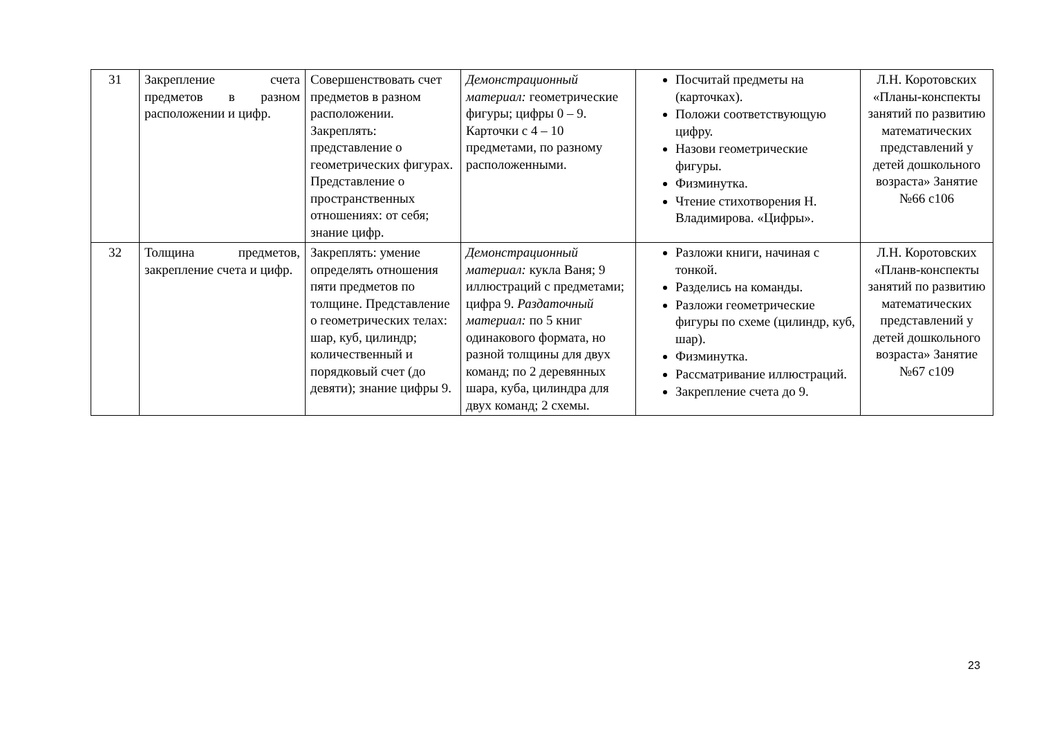| 31 | Закрепление счета предметов в разном расположении и цифр. | Совершенствовать счет предметов в разном расположении. Закреплять: представление о геометрических фигурах. Представление о пространственных отношениях: от себя; знание цифр. | Демонстрационный материал: геометрические фигуры; цифры 0 – 9. Карточки с 4 – 10 предметами, по разному расположенными. | Посчитай предметы на (карточках). Положи соответствующую цифру. Назови геометрические фигуры. Физминутка. Чтение стихотворения Н. Владимирова. «Цифры». | Л.Н. Коротовских «Планы-конспекты занятий по развитию математических представлений у детей дошкольного возраста» Занятие №66 с106 |
| 32 | Толщина предметов, закрепление счета и цифр. | Закреплять: умение определять отношения пяти предметов по толщине. Представление о геометрических телах: шар, куб, цилиндр; количественный и порядковый счет (до девяти); знание цифры 9. | Демонстрационный материал: кукла Ваня; 9 иллюстраций с предметами; цифра 9. Раздаточный материал: по 5 книг одинакового формата, но разной толщины для двух команд; по 2 деревянных шара, куба, цилиндра для двух команд; 2 схемы. | Разложи книги, начиная с тонкой. Разделись на команды. Разложи геометрические фигуры по схеме (цилиндр, куб, шар). Физминутка. Рассматривание иллюстраций. Закрепление счета до 9. | Л.Н. Коротовских «Планв-конспекты занятий по развитию математических представлений у детей дошкольного возраста» Занятие №67 с109 |
23